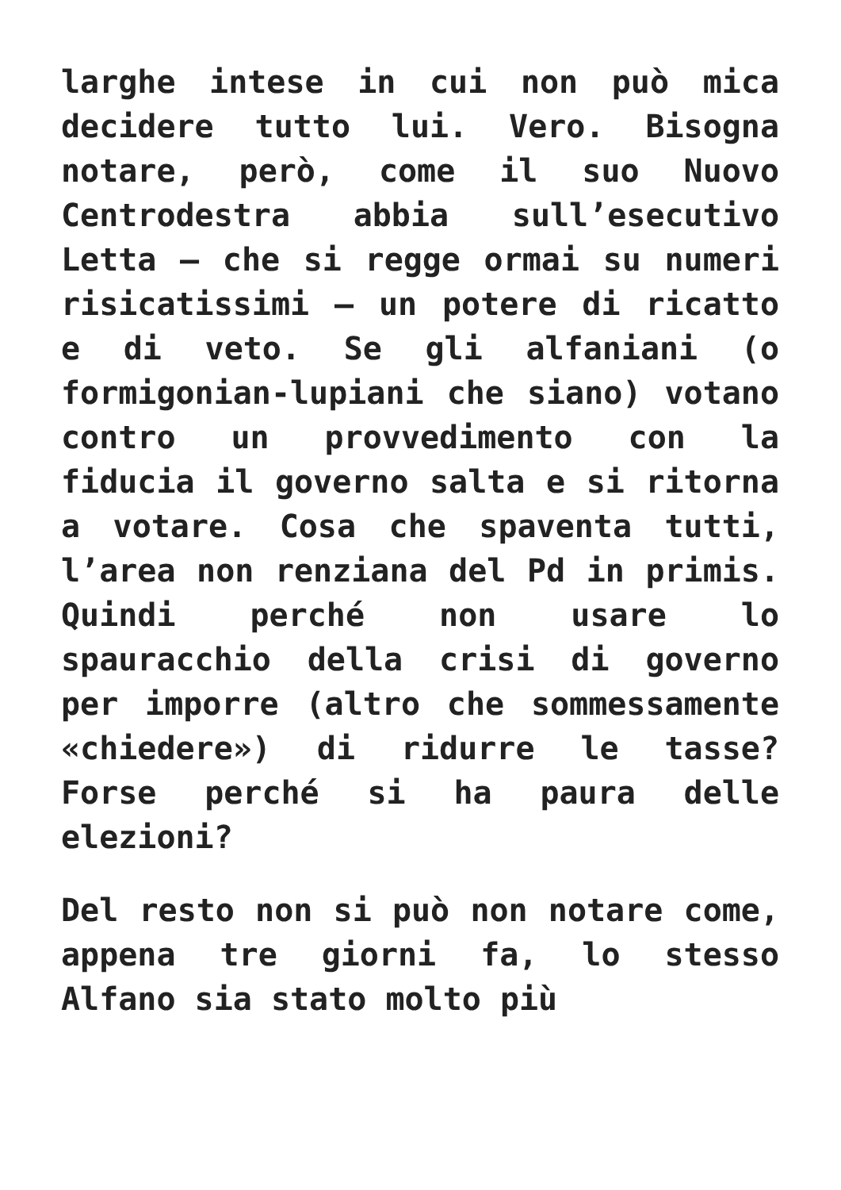larghe intese in cui non può mica decidere tutto lui. Vero. Bisogna notare, però, come il suo Nuovo Centrodestra abbia sull’esecutivo Letta – che si regge ormai su numeri risicatissimi – un potere di ricatto e di veto. Se gli alfaniani (o formigonian-lupiani che siano) votano contro un provvedimento con la fiducia il governo salta e si ritorna a votare. Cosa che spaventa tutti, l’area non renziana del Pd in primis. Quindi perché non usare lo spauracchio della crisi di governo per imporre (altro che sommessamente «chiedere») di ridurre le tasse? Forse perché si ha paura delle elezioni?
Del resto non si può non notare come, appena tre giorni fa, lo stesso Alfano sia stato molto più